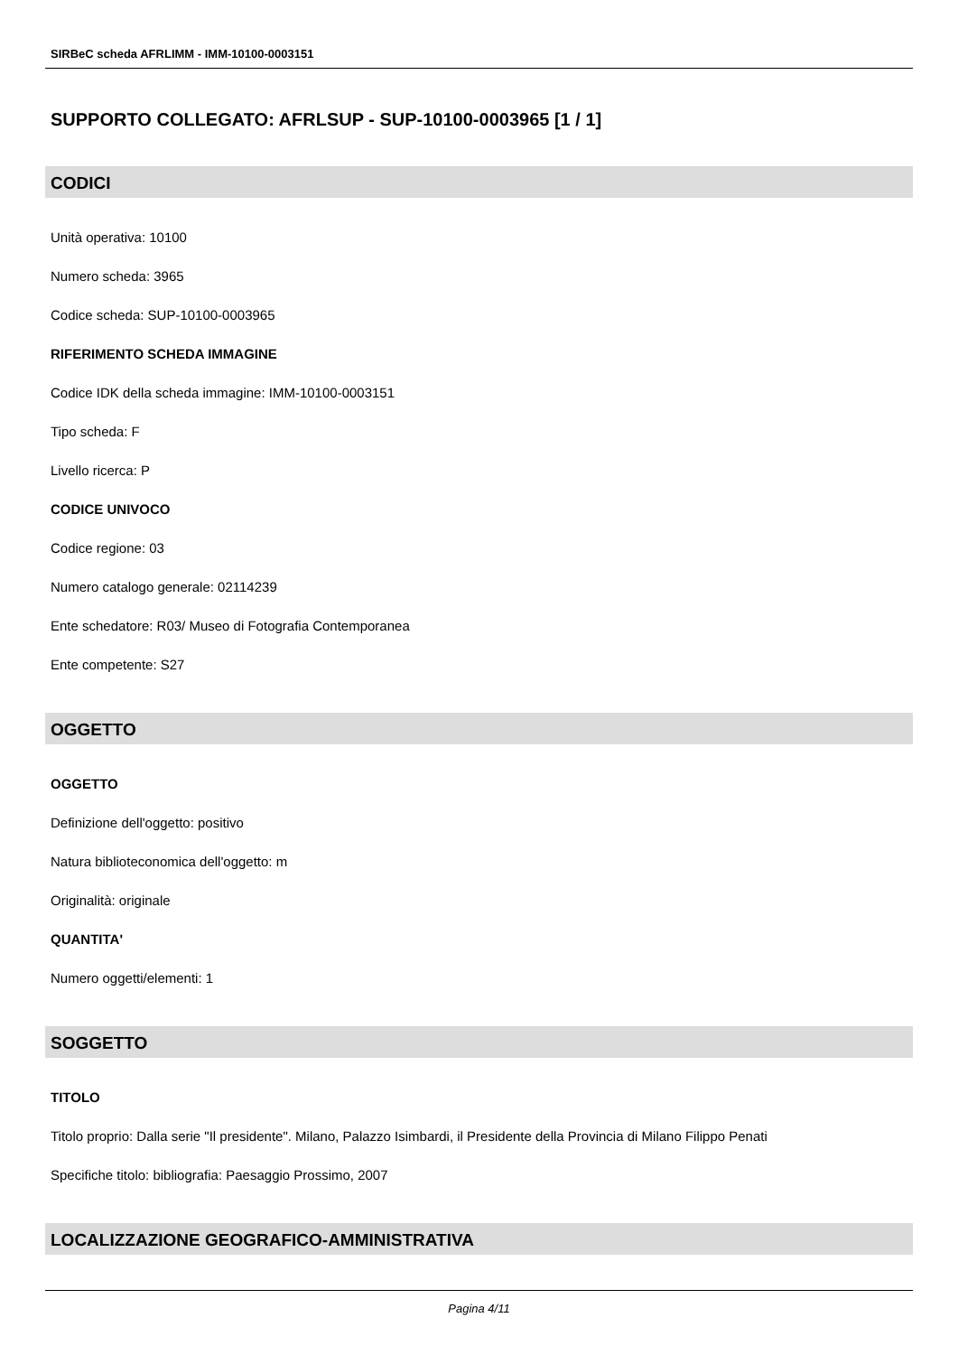SIRBeC scheda AFRLIMM - IMM-10100-0003151
SUPPORTO COLLEGATO: AFRLSUP - SUP-10100-0003965 [1 / 1]
CODICI
Unità operativa: 10100
Numero scheda: 3965
Codice scheda: SUP-10100-0003965
RIFERIMENTO SCHEDA IMMAGINE
Codice IDK della scheda immagine: IMM-10100-0003151
Tipo scheda: F
Livello ricerca: P
CODICE UNIVOCO
Codice regione: 03
Numero catalogo generale: 02114239
Ente schedatore: R03/ Museo di Fotografia Contemporanea
Ente competente: S27
OGGETTO
OGGETTO
Definizione dell'oggetto: positivo
Natura biblioteconomica dell'oggetto: m
Originalità: originale
QUANTITA'
Numero oggetti/elementi: 1
SOGGETTO
TITOLO
Titolo proprio: Dalla serie "Il presidente". Milano, Palazzo Isimbardi, il Presidente della Provincia di Milano Filippo Penati
Specifiche titolo: bibliografia: Paesaggio Prossimo, 2007
LOCALIZZAZIONE GEOGRAFICO-AMMINISTRATIVA
Pagina 4/11